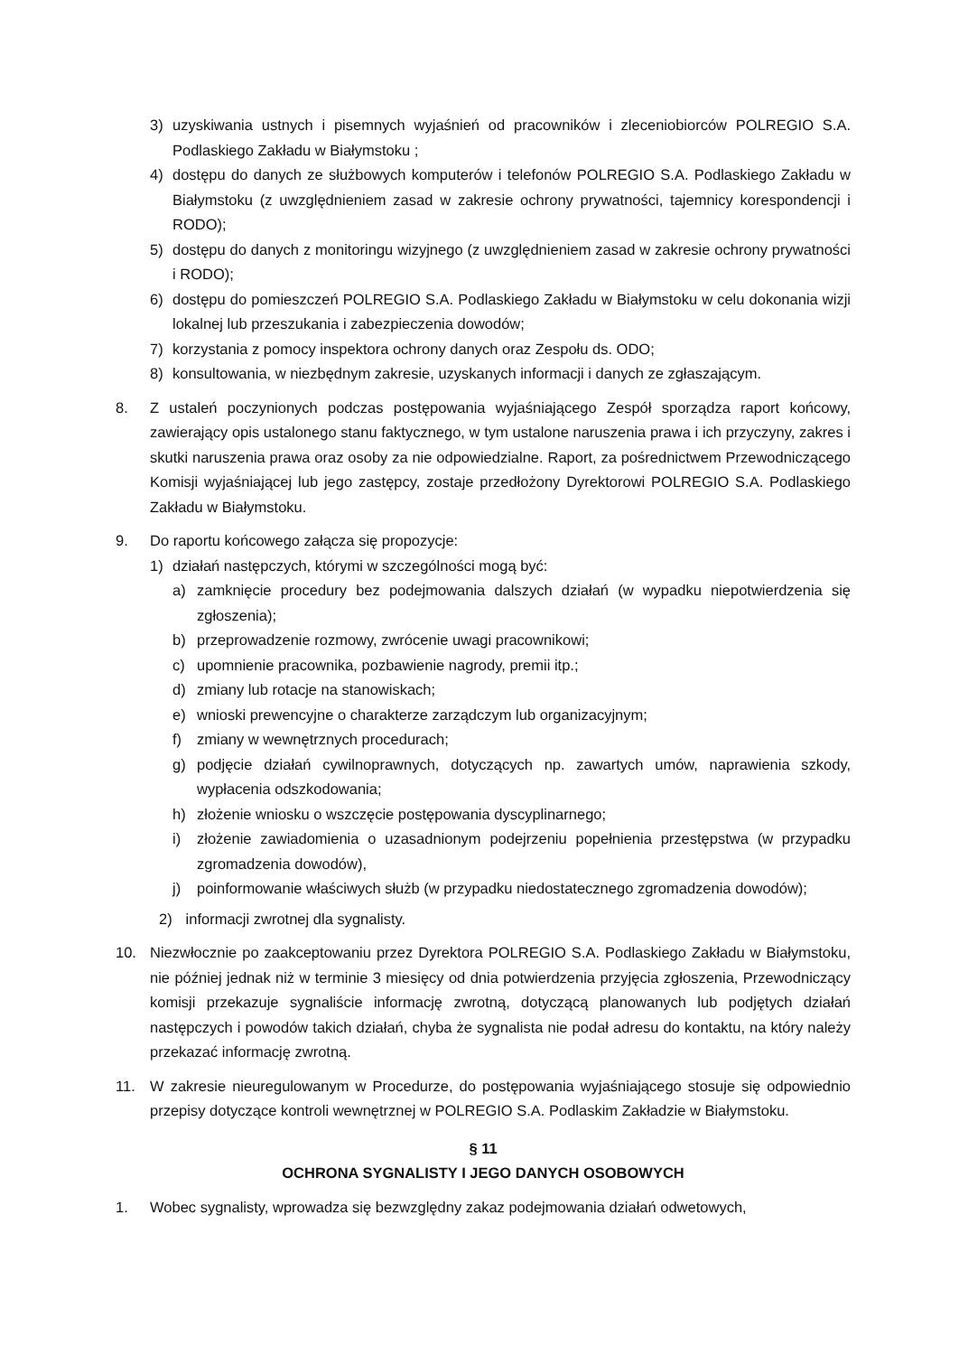3) uzyskiwania ustnych i pisemnych wyjaśnień od pracowników i zleceniobiorców POLREGIO S.A. Podlaskiego Zakładu w Białymstoku ;
4) dostępu do danych ze służbowych komputerów i telefonów POLREGIO S.A. Podlaskiego Zakładu w Białymstoku (z uwzględnieniem zasad w zakresie ochrony prywatności, tajemnicy korespondencji i RODO);
5) dostępu do danych z monitoringu wizyjnego (z uwzględnieniem zasad w zakresie ochrony prywatności i RODO);
6) dostępu do pomieszczeń POLREGIO S.A. Podlaskiego Zakładu w Białymstoku w celu dokonania wizji lokalnej lub przeszukania i zabezpieczenia dowodów;
7) korzystania z pomocy inspektora ochrony danych oraz Zespołu ds. ODO;
8) konsultowania, w niezbędnym zakresie, uzyskanych informacji i danych ze zgłaszającym.
8. Z ustaleń poczynionych podczas postępowania wyjaśniającego Zespół sporządza raport końcowy, zawierający opis ustalonego stanu faktycznego, w tym ustalone naruszenia prawa i ich przyczyny, zakres i skutki naruszenia prawa oraz osoby za nie odpowiedzialne. Raport, za pośrednictwem Przewodniczącego Komisji wyjaśniającej lub jego zastępcy, zostaje przedłożony Dyrektorowi POLREGIO S.A. Podlaskiego Zakładu w Białymstoku.
9. Do raportu końcowego załącza się propozycje:
1) działań następczych, którymi w szczególności mogą być:
a) zamknięcie procedury bez podejmowania dalszych działań (w wypadku niepotwierdzenia się zgłoszenia);
b) przeprowadzenie rozmowy, zwrócenie uwagi pracownikowi;
c) upomnienie pracownika, pozbawienie nagrody, premii itp.;
d) zmiany lub rotacje na stanowiskach;
e) wnioski prewencyjne o charakterze zarządczym lub organizacyjnym;
f) zmiany w wewnętrznych procedurach;
g) podjęcie działań cywilnoprawnych, dotyczących np. zawartych umów, naprawienia szkody, wypłacenia odszkodowania;
h) złożenie wniosku o wszczęcie postępowania dyscyplinarnego;
i) złożenie zawiadomienia o uzasadnionym podejrzeniu popełnienia przestępstwa (w przypadku zgromadzenia dowodów),
j) poinformowanie właściwych służb (w przypadku niedostatecznego zgromadzenia dowodów);
2) informacji zwrotnej dla sygnalisty.
10. Niezwłocznie po zaakceptowaniu przez Dyrektora POLREGIO S.A. Podlaskiego Zakładu w Białymstoku, nie później jednak niż w terminie 3 miesięcy od dnia potwierdzenia przyjęcia zgłoszenia, Przewodniczący komisji przekazuje sygnaliście informację zwrotną, dotyczącą planowanych lub podjętych działań następczych i powodów takich działań, chyba że sygnalista nie podał adresu do kontaktu, na który należy przekazać informację zwrotną.
11. W zakresie nieuregulowanym w Procedurze, do postępowania wyjaśniającego stosuje się odpowiednio przepisy dotyczące kontroli wewnętrznej w POLREGIO S.A. Podlaskim Zakładzie w Białymstoku.
§ 11
OCHRONA SYGNALISTY I JEGO DANYCH OSOBOWYCH
1. Wobec sygnalisty, wprowadza się bezwzględny zakaz podejmowania działań odwetowych,